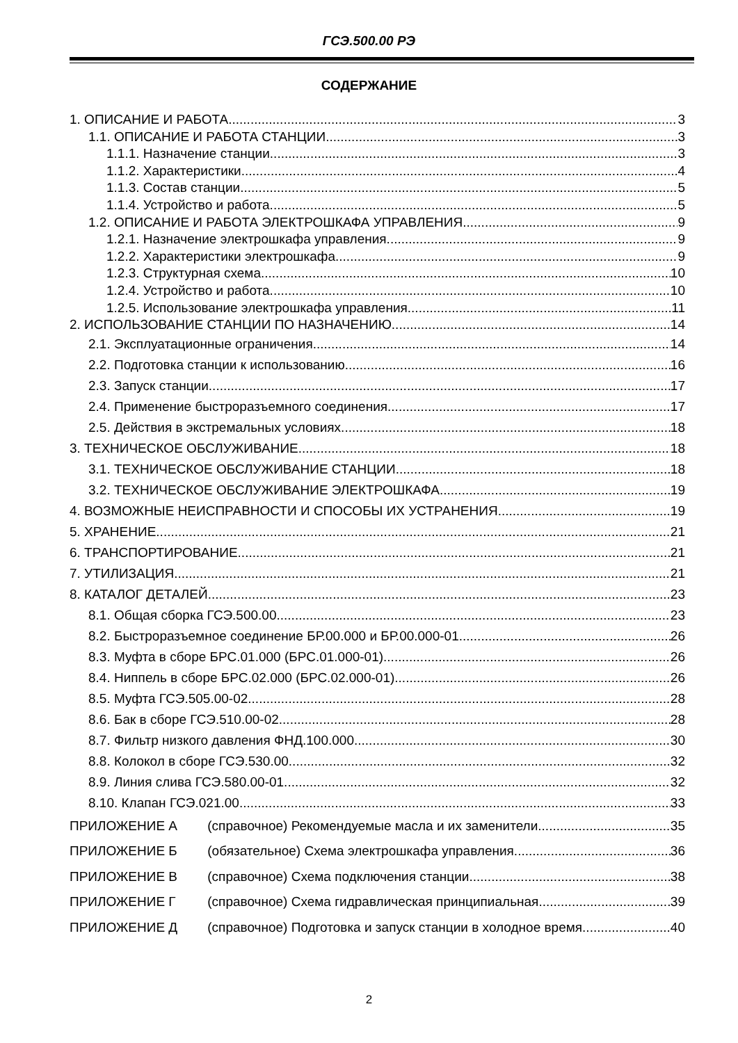ГСЭ.500.00 РЭ
СОДЕРЖАНИЕ
1. ОПИСАНИЕ И РАБОТА 3
1.1. ОПИСАНИЕ И РАБОТА СТАНЦИИ 3
1.1.1. Назначение станции 3
1.1.2. Характеристики 4
1.1.3. Состав станции 5
1.1.4. Устройство и работа 5
1.2. ОПИСАНИЕ И РАБОТА ЭЛЕКТРОШКАФА УПРАВЛЕНИЯ 9
1.2.1. Назначение электрошкафа управления 9
1.2.2. Характеристики электрошкафа 9
1.2.3. Структурная схема 10
1.2.4. Устройство и работа 10
1.2.5. Использование электрошкафа управления 11
2. ИСПОЛЬЗОВАНИЕ СТАНЦИИ ПО НАЗНАЧЕНИЮ 14
2.1. Эксплуатационные ограничения 14
2.2. Подготовка станции к использованию. 16
2.3. Запуск станции 17
2.4. Применение быстроразъемного соединения 17
2.5. Действия в экстремальных условиях. 18
3. ТЕХНИЧЕСКОЕ ОБСЛУЖИВАНИЕ 18
3.1. ТЕХНИЧЕСКОЕ ОБСЛУЖИВАНИЕ СТАНЦИИ 18
3.2. ТЕХНИЧЕСКОЕ ОБСЛУЖИВАНИЕ ЭЛЕКТРОШКАФА 19
4. ВОЗМОЖНЫЕ НЕИСПРАВНОСТИ И СПОСОБЫ ИХ УСТРАНЕНИЯ 19
5. ХРАНЕНИЕ 21
6. ТРАНСПОРТИРОВАНИЕ 21
7. УТИЛИЗАЦИЯ 21
8. КАТАЛОГ ДЕТАЛЕЙ 23
8.1. Общая сборка ГСЭ.500.00 23
8.2. Быстроразъемное соединение БР.00.000 и БР.00.000-01. 26
8.3. Муфта в сборе БРС.01.000 (БРС.01.000-01) 26
8.4. Ниппель в сборе БРС.02.000 (БРС.02.000-01) 26
8.5. Муфта ГСЭ.505.00-02 28
8.6. Бак в сборе ГСЭ.510.00-02 28
8.7. Фильтр низкого давления ФНД.100.000 30
8.8. Колокол в сборе ГСЭ.530.00 32
8.9. Линия слива ГСЭ.580.00-01 32
8.10. Клапан ГСЭ.021.00 33
ПРИЛОЖЕНИЕ А (справочное) Рекомендуемые масла и их заменители 35
ПРИЛОЖЕНИЕ Б (обязательное) Схема электрошкафа управления 36
ПРИЛОЖЕНИЕ В (справочное) Схема подключения станции 38
ПРИЛОЖЕНИЕ Г (справочное) Схема гидравлическая принципиальная 39
ПРИЛОЖЕНИЕ Д (справочное) Подготовка и запуск станции в холодное время 40
2